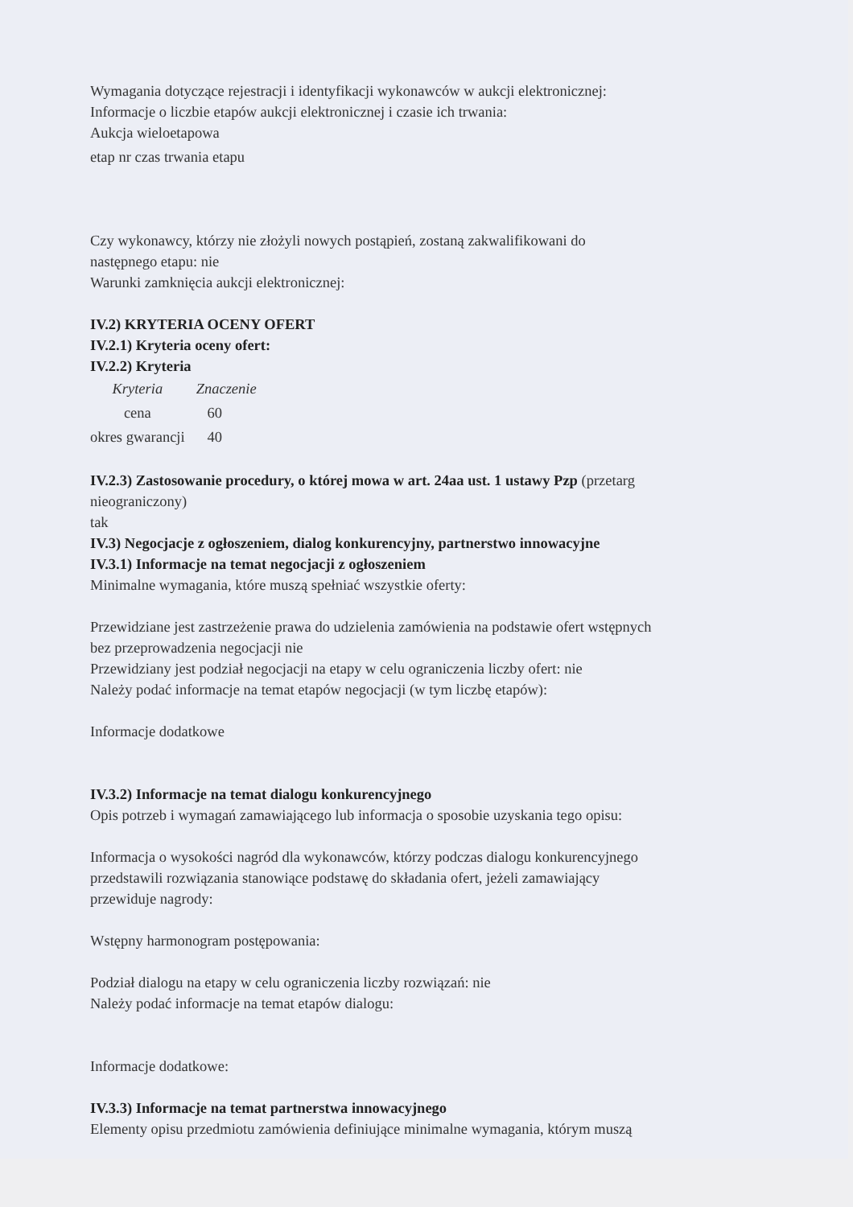Wymagania dotyczące rejestracji i identyfikacji wykonawców w aukcji elektronicznej:
Informacje o liczbie etapów aukcji elektronicznej i czasie ich trwania:
Aukcja wieloetapowa
etap nr czas trwania etapu
Czy wykonawcy, którzy nie złożyli nowych postąpień, zostaną zakwalifikowani do
następnego etapu: nie
Warunki zamknięcia aukcji elektronicznej:
IV.2) KRYTERIA OCENY OFERT
IV.2.1) Kryteria oceny ofert:
IV.2.2) Kryteria
| Kryteria | Znaczenie |
| --- | --- |
| cena | 60 |
| okres gwarancji | 40 |
IV.2.3) Zastosowanie procedury, o której mowa w art. 24aa ust. 1 ustawy Pzp (przetarg
nieograniczony)
tak
IV.3) Negocjacje z ogłoszeniem, dialog konkurencyjny, partnerstwo innowacyjne
IV.3.1) Informacje na temat negocjacji z ogłoszeniem
Minimalne wymagania, które muszą spełniać wszystkie oferty:
Przewidziane jest zastrzeżenie prawa do udzielenia zamówienia na podstawie ofert wstępnych
bez przeprowadzenia negocjacji nie
Przewidziany jest podział negocjacji na etapy w celu ograniczenia liczby ofert: nie
Należy podać informacje na temat etapów negocjacji (w tym liczbę etapów):
Informacje dodatkowe
IV.3.2) Informacje na temat dialogu konkurencyjnego
Opis potrzeb i wymagań zamawiającego lub informacja o sposobie uzyskania tego opisu:
Informacja o wysokości nagród dla wykonawców, którzy podczas dialogu konkurencyjnego
przedstawili rozwiązania stanowiące podstawę do składania ofert, jeżeli zamawiający
przewiduje nagrody:
Wstępny harmonogram postępowania:
Podział dialogu na etapy w celu ograniczenia liczby rozwiązań: nie
Należy podać informacje na temat etapów dialogu:
Informacje dodatkowe:
IV.3.3) Informacje na temat partnerstwa innowacyjnego
Elementy opisu przedmiotu zamówienia definiujące minimalne wymagania, którym muszą